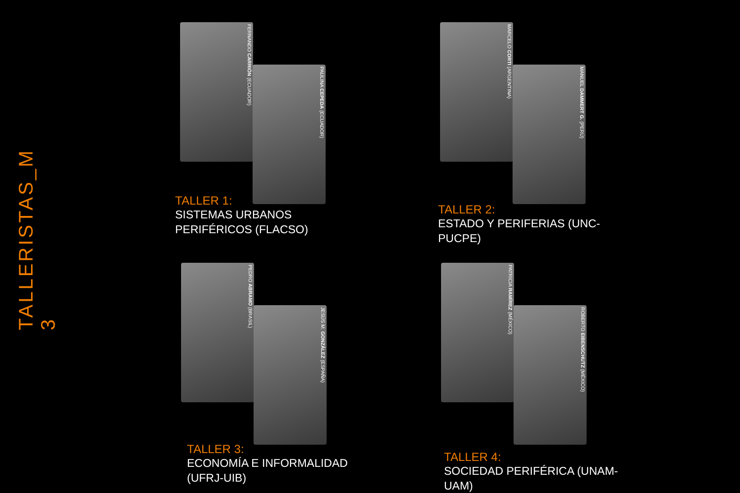TALLERISTAS_M 3
FERNANDO CARRIÓN (ECUADOR)
PAULINA CEPEDA (ECUADOR)
TALLER 1:
SISTEMAS URBANOS PERIFÉRICOS (FLACSO)
MARCELO CORTI (ARGENTINA)
MANUEL DAMMERT G. (PERÚ)
TALLER 2:
ESTADO Y PERIFERIAS (UNC-PUCPE)
PEDRO ABRAMO (BRASIL)
JESÚS M. GONZÁLEZ (ESPAÑA)
TALLER 3:
ECONOMÍA E INFORMALIDAD
(UFRJ-UIB)
PATRICIA RAMÍREZ (MÉXICO)
ROBERTO EIBENSCHUTZ (MÉXICO)
TALLER 4:
SOCIEDAD PERIFÉRICA (UNAM-UAM)